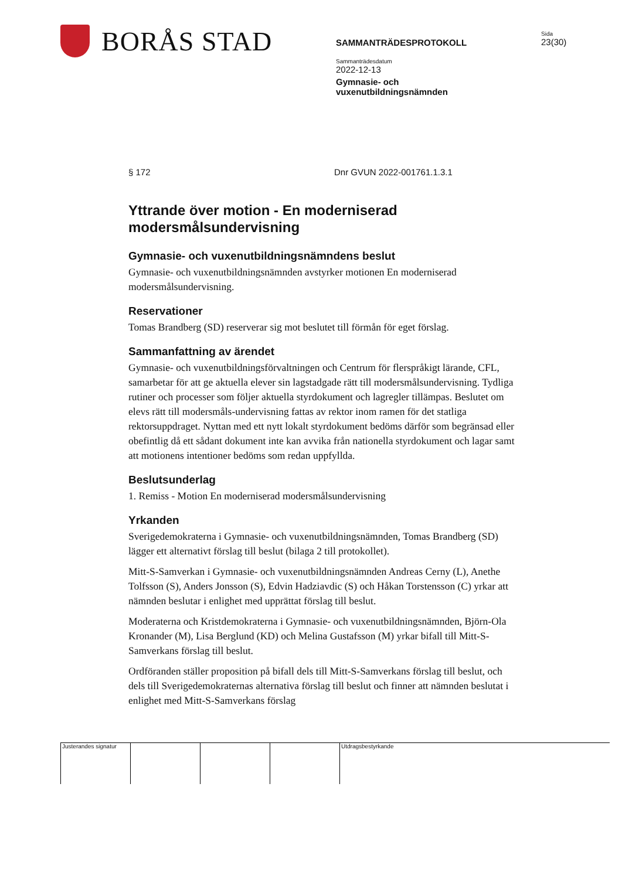BORÅS STAD
SAMMANTRÄDESPROTOKOLL
Sammanträdesdatum
2022-12-13
Gymnasie- och
vuxenutbildningsnämnden
Sida
23(30)
§ 172 Dnr GVUN 2022-001761.1.3.1
Yttrande över motion - En moderniserad modersmålsundervisning
Gymnasie- och vuxenutbildningsnämndens beslut
Gymnasie- och vuxenutbildningsnämnden avstyrker motionen En moderniserad modersmålsundervisning.
Reservationer
Tomas Brandberg (SD) reserverar sig mot beslutet till förmån för eget förslag.
Sammanfattning av ärendet
Gymnasie- och vuxenutbildningsförvaltningen och Centrum för flerspråkigt lärande, CFL, samarbetar för att ge aktuella elever sin lagstadgade rätt till modersmålsundervisning. Tydliga rutiner och processer som följer aktuella styrdokument och lagregler tillämpas. Beslutet om elevs rätt till modersmåls-undervisning fattas av rektor inom ramen för det statliga rektorsuppdraget. Nyttan med ett nytt lokalt styrdokument bedöms därför som begränsad eller obefintlig då ett sådant dokument inte kan avvika från nationella styrdokument och lagar samt att motionens intentioner bedöms som redan uppfyllda.
Beslutsunderlag
1. Remiss - Motion En moderniserad modersmålsundervisning
Yrkanden
Sverigedemokraterna i Gymnasie- och vuxenutbildningsnämnden, Tomas Brandberg (SD) lägger ett alternativt förslag till beslut (bilaga 2 till protokollet).
Mitt-S-Samverkan i Gymnasie- och vuxenutbildningsnämnden Andreas Cerny (L), Anethe Tolfsson (S), Anders Jonsson (S), Edvin Hadziavdic (S) och Håkan Torstensson (C) yrkar att nämnden beslutar i enlighet med upprättat förslag till beslut.
Moderaterna och Kristdemokraterna i Gymnasie- och vuxenutbildningsnämnden, Björn-Ola Kronander (M), Lisa Berglund (KD) och Melina Gustafsson (M) yrkar bifall till Mitt-S-Samverkans förslag till beslut.
Ordföranden ställer proposition på bifall dels till Mitt-S-Samverkans förslag till beslut, och dels till Sverigedemokraternas alternativa förslag till beslut och finner att nämnden beslutat i enlighet med Mitt-S-Samverkans förslag
Justerandes signatur
Utdragsbestyrkande